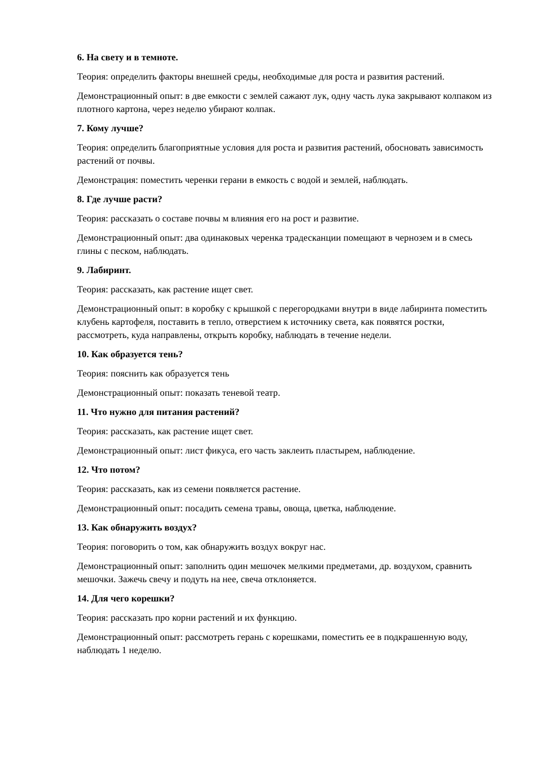6. На свету и в темноте.
Теория: определить факторы внешней среды, необходимые для роста и развития растений.
Демонстрационный опыт: в две емкости с землей сажают лук, одну часть лука закрывают колпаком из плотного картона, через неделю убирают колпак.
7. Кому лучше?
Теория: определить благоприятные условия для роста и развития растений, обосновать зависимость растений от почвы.
Демонстрация: поместить черенки герани в емкость с водой и землей, наблюдать.
8. Где лучше расти?
Теория: рассказать о составе почвы м влияния его на рост и развитие.
Демонстрационный опыт: два одинаковых черенка традесканции помещают в чернозем и в смесь глины с песком, наблюдать.
9. Лабиринт.
Теория: рассказать, как растение ищет свет.
Демонстрационный опыт: в коробку с крышкой с перегородками внутри в виде лабиринта поместить клубень картофеля, поставить в тепло, отверстием к источнику света, как появятся ростки, рассмотреть, куда направлены, открыть коробку, наблюдать в течение недели.
10. Как образуется тень?
Теория: пояснить как образуется тень
Демонстрационный опыт: показать теневой театр.
11. Что нужно для питания растений?
Теория: рассказать, как растение ищет свет.
Демонстрационный опыт: лист фикуса, его часть заклеить пластырем, наблюдение.
12. Что потом?
Теория: рассказать, как из семени появляется растение.
Демонстрационный опыт: посадить семена травы, овоща, цветка, наблюдение.
13. Как обнаружить воздух?
Теория: поговорить о том, как обнаружить воздух вокруг нас.
Демонстрационный опыт: заполнить один мешочек мелкими предметами, др. воздухом, сравнить мешочки. Зажечь свечу и подуть на нее, свеча отклоняется.
14. Для чего корешки?
Теория: рассказать про корни растений и их функцию.
Демонстрационный опыт: рассмотреть герань с корешками, поместить ее в подкрашенную воду, наблюдать 1 неделю.